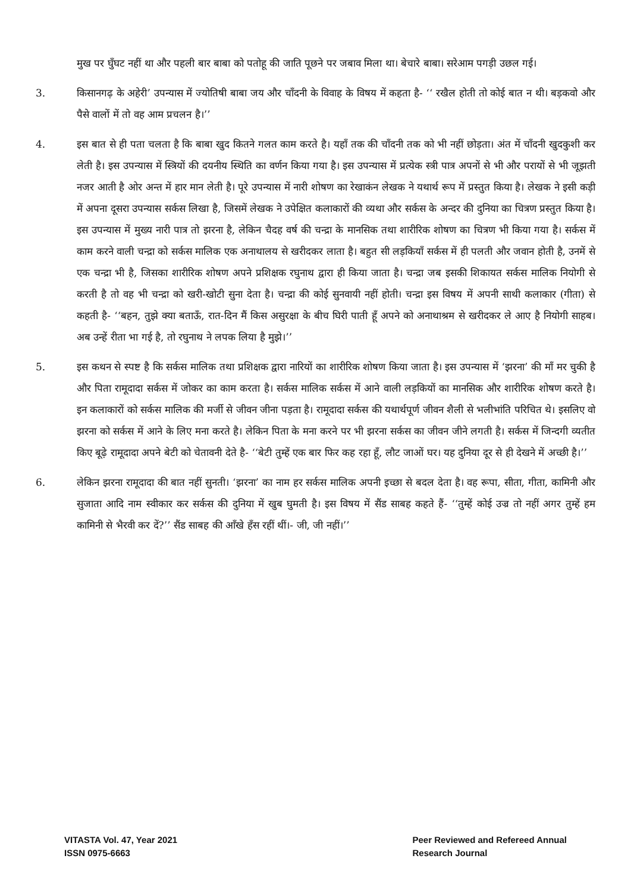मुख पर घुँघट नहीं था और पहली बार बाबा को पतोहू की जाति पूछने पर जबाव मिला था। बेचारे बाबा। सरेआम पगड़ी उछल गई।
3. किसानगढ़ के अहेरी’ उपन्यास में ज्योतिषी बाबा जय और चाँदनी के विवाह के विषय में कहता है- ‘‘ रखैल होती तो कोई बात न थी। बड़कवो और पैसे वालों में तो वह आम प्रचलन है।’’
4. इस बात से ही पता चलता है कि बाबा खुद कितने गलत काम करते है। यहाँ तक की चाँदनी तक को भी नहीं छोड़ता। अंत में चाँदनी खुदकुशी कर लेती है। इस उपन्यास में स्त्रियों की दयनीय स्थिति का वर्णन किया गया है। इस उपन्यास में प्रत्येक स्त्री पात्र अपनों से भी और परायों से भी जूझती नजर आती है ओर अन्त में हार मान लेती है। पूरे उपन्यास में नारी शोषण का रेखाकंन लेखक ने यथार्थ रूप में प्रस्तुत किया है। लेखक ने इसी कड़ी में अपना दूसरा उपन्यास सर्कस लिखा है, जिसमें लेखक ने उपेक्षित कलाकारों की व्यथा और सर्कस के अन्दर की दुनिया का चित्रण प्रस्तुत किया है। इस उपन्यास में मुख्य नारी पात्र तो झरना है, लेकिन चैदह वर्ष की चन्द्रा के मानसिक तथा शारीरिक शोषण का चित्रण भी किया गया है। सर्कस में काम करने वाली चन्द्रा को सर्कस मालिक एक अनाथालय से खरीदकर लाता है। बहुत सी लड़कियाँ सर्कस में ही पलती और जवान होती है, उनमें से एक चन्द्रा भी है, जिसका शारीरिक शोषण अपने प्रशिक्षक रघुनाथ द्वारा ही किया जाता है। चन्द्रा जब इसकी शिकायत सर्कस मालिक नियोगी से करती है तो वह भी चन्द्रा को खरी-खोटी सुना देता है। चन्द्रा की कोई सुनवायी नहीं होती। चन्द्रा इस विषय में अपनी साथी कलाकार (गीता) से कहती है- ‘‘बहन, तुझे क्या बताऊँ, रात-दिन मैं किस असुरक्षा के बीच घिरी पाती हूँ अपने को अनाथाश्रम से खरीदकर ले आए है नियोगी साहब। अब उन्हें रीता भा गई है, तो रघुनाथ ने लपक लिया है मुझे।’’
5. इस कथन से स्पष्ट है कि सर्कस मालिक तथा प्रशिक्षक द्वारा नारियों का शारीरिक शोषण किया जाता है। इस उपन्यास में ‘झरना’ की माँ मर चुकी है और पिता रामूदादा सर्कस में जोकर का काम करता है। सर्कस मालिक सर्कस में आने वाली लड़कियों का मानसिक और शारीरिक शोषण करते है। इन कलाकारों को सर्कस मालिक की मर्जी से जीवन जीना पड़ता है। रामूदादा सर्कस की यथार्थपूर्ण जीवन शैली से भलीभांति परिचित थे। इसलिए वो झरना को सर्कस में आने के लिए मना करते है। लेकिन पिता के मना करने पर भी झरना सर्कस का जीवन जीने लगती है। सर्कस में जिन्दगी व्यतीत किए बूढ़े रामूदादा अपने बेटी को चेतावनी देते है- ‘‘बेटी तुम्हें एक बार फिर कह रहा हूँ, लौट जाओं घर। यह दुनिया दूर से ही देखने में अच्छी है।’’
6. लेकिन झरना रामूदादा की बात नहीं सुनती। ‘झरना’ का नाम हर सर्कस मालिक अपनी इच्छा से बदल देता है। वह रूपा, सीता, गीता, कामिनी और सुजाता आदि नाम स्वीकार कर सर्कस की दुनिया में खुब घुमती है। इस विषय में सैंड साबह कहते हैं- ‘‘तुम्हें कोई उज्र तो नहीं अगर तुम्हें हम कामिनी से भैरवी कर दें?’’ सैंड साबह की आँखे हँस रहीं थीं।- जी, जी नहीं।’’
VITASTA Vol. 47, Year 2021
ISSN 0975-6663
Peer Reviewed and Refereed Annual
Research Journal